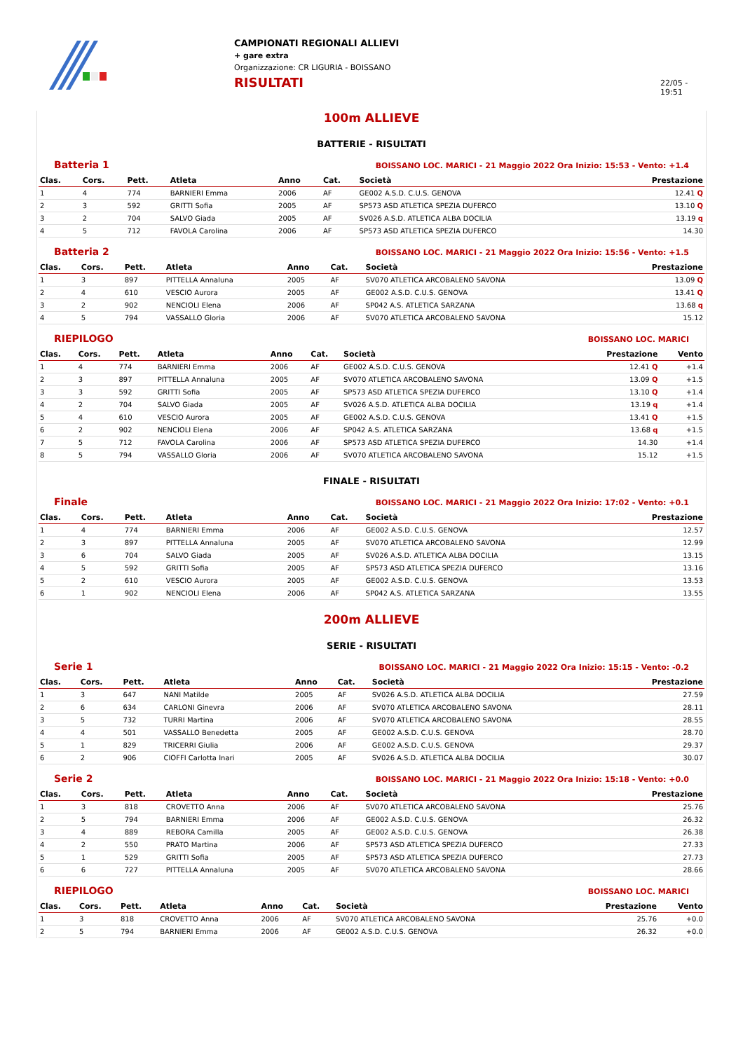CAMPIONATI REGIONALI ALLIEVI
+ gare extra
Organizzazione: CR LIGURIA - BOISSANO
RISULTATI
22/05 -
19:51
100m ALLIEVE
BATTERIE - RISULTATI
Batteria 1 BOISSANO LOC. MARICI - 21 Maggio 2022 Ora Inizio: 15:53 - Vento: +1.4
| Clas. | Cors. | Pett. | Atleta | Anno | Cat. | Società | Prestazione |
| --- | --- | --- | --- | --- | --- | --- | --- |
| 1 | 4 | 774 | BARNIERI Emma | 2006 | AF | GE002 A.S.D. C.U.S. GENOVA | 12.41 Q |
| 2 | 3 | 592 | GRITTI Sofia | 2005 | AF | SP573 ASD ATLETICA SPEZIA DUFERCO | 13.10 Q |
| 3 | 2 | 704 | SALVO Giada | 2005 | AF | SV026 A.S.D. ATLETICA ALBA DOCILIA | 13.19 q |
| 4 | 5 | 712 | FAVOLA Carolina | 2006 | AF | SP573 ASD ATLETICA SPEZIA DUFERCO | 14.30 |
Batteria 2 BOISSANO LOC. MARICI - 21 Maggio 2022 Ora Inizio: 15:56 - Vento: +1.5
| Clas. | Cors. | Pett. | Atleta | Anno | Cat. | Società | Prestazione |
| --- | --- | --- | --- | --- | --- | --- | --- |
| 1 | 3 | 897 | PITTELLA Annaluna | 2005 | AF | SV070 ATLETICA ARCOBALENO SAVONA | 13.09 Q |
| 2 | 4 | 610 | VESCIO Aurora | 2005 | AF | GE002 A.S.D. C.U.S. GENOVA | 13.41 Q |
| 3 | 2 | 902 | NENCIOLI Elena | 2006 | AF | SP042 A.S. ATLETICA SARZANA | 13.68 q |
| 4 | 5 | 794 | VASSALLO Gloria | 2006 | AF | SV070 ATLETICA ARCOBALENO SAVONA | 15.12 |
RIEPILOGO BOISSANO LOC. MARICI
| Clas. | Cors. | Pett. | Atleta | Anno | Cat. | Società | Prestazione | Vento |
| --- | --- | --- | --- | --- | --- | --- | --- | --- |
| 1 | 4 | 774 | BARNIERI Emma | 2006 | AF | GE002 A.S.D. C.U.S. GENOVA | 12.41 Q | +1.4 |
| 2 | 3 | 897 | PITTELLA Annaluna | 2005 | AF | SV070 ATLETICA ARCOBALENO SAVONA | 13.09 Q | +1.5 |
| 3 | 3 | 592 | GRITTI Sofia | 2005 | AF | SP573 ASD ATLETICA SPEZIA DUFERCO | 13.10 Q | +1.4 |
| 4 | 2 | 704 | SALVO Giada | 2005 | AF | SV026 A.S.D. ATLETICA ALBA DOCILIA | 13.19 q | +1.4 |
| 5 | 4 | 610 | VESCIO Aurora | 2005 | AF | GE002 A.S.D. C.U.S. GENOVA | 13.41 Q | +1.5 |
| 6 | 2 | 902 | NENCIOLI Elena | 2006 | AF | SP042 A.S. ATLETICA SARZANA | 13.68 q | +1.5 |
| 7 | 5 | 712 | FAVOLA Carolina | 2006 | AF | SP573 ASD ATLETICA SPEZIA DUFERCO | 14.30 | +1.4 |
| 8 | 5 | 794 | VASSALLO Gloria | 2006 | AF | SV070 ATLETICA ARCOBALENO SAVONA | 15.12 | +1.5 |
FINALE - RISULTATI
Finale BOISSANO LOC. MARICI - 21 Maggio 2022 Ora Inizio: 17:02 - Vento: +0.1
| Clas. | Cors. | Pett. | Atleta | Anno | Cat. | Società | Prestazione |
| --- | --- | --- | --- | --- | --- | --- | --- |
| 1 | 4 | 774 | BARNIERI Emma | 2006 | AF | GE002 A.S.D. C.U.S. GENOVA | 12.57 |
| 2 | 3 | 897 | PITTELLA Annaluna | 2005 | AF | SV070 ATLETICA ARCOBALENO SAVONA | 12.99 |
| 3 | 6 | 704 | SALVO Giada | 2005 | AF | SV026 A.S.D. ATLETICA ALBA DOCILIA | 13.15 |
| 4 | 5 | 592 | GRITTI Sofia | 2005 | AF | SP573 ASD ATLETICA SPEZIA DUFERCO | 13.16 |
| 5 | 2 | 610 | VESCIO Aurora | 2005 | AF | GE002 A.S.D. C.U.S. GENOVA | 13.53 |
| 6 | 1 | 902 | NENCIOLI Elena | 2006 | AF | SP042 A.S. ATLETICA SARZANA | 13.55 |
200m ALLIEVE
SERIE - RISULTATI
Serie 1 BOISSANO LOC. MARICI - 21 Maggio 2022 Ora Inizio: 15:15 - Vento: -0.2
| Clas. | Cors. | Pett. | Atleta | Anno | Cat. | Società | Prestazione |
| --- | --- | --- | --- | --- | --- | --- | --- |
| 1 | 3 | 647 | NANI Matilde | 2005 | AF | SV026 A.S.D. ATLETICA ALBA DOCILIA | 27.59 |
| 2 | 6 | 634 | CARLONI Ginevra | 2006 | AF | SV070 ATLETICA ARCOBALENO SAVONA | 28.11 |
| 3 | 5 | 732 | TURRI Martina | 2006 | AF | SV070 ATLETICA ARCOBALENO SAVONA | 28.55 |
| 4 | 4 | 501 | VASSALLO Benedetta | 2005 | AF | GE002 A.S.D. C.U.S. GENOVA | 28.70 |
| 5 | 1 | 829 | TRICERRI Giulia | 2006 | AF | GE002 A.S.D. C.U.S. GENOVA | 29.37 |
| 6 | 2 | 906 | CIOFFI Carlotta Inari | 2005 | AF | SV026 A.S.D. ATLETICA ALBA DOCILIA | 30.07 |
Serie 2 BOISSANO LOC. MARICI - 21 Maggio 2022 Ora Inizio: 15:18 - Vento: +0.0
| Clas. | Cors. | Pett. | Atleta | Anno | Cat. | Società | Prestazione |
| --- | --- | --- | --- | --- | --- | --- | --- |
| 1 | 3 | 818 | CROVETTO Anna | 2006 | AF | SV070 ATLETICA ARCOBALENO SAVONA | 25.76 |
| 2 | 5 | 794 | BARNIERI Emma | 2006 | AF | GE002 A.S.D. C.U.S. GENOVA | 26.32 |
| 3 | 4 | 889 | REBORA Camilla | 2005 | AF | GE002 A.S.D. C.U.S. GENOVA | 26.38 |
| 4 | 2 | 550 | PRATO Martina | 2006 | AF | SP573 ASD ATLETICA SPEZIA DUFERCO | 27.33 |
| 5 | 1 | 529 | GRITTI Sofia | 2005 | AF | SP573 ASD ATLETICA SPEZIA DUFERCO | 27.73 |
| 6 | 6 | 727 | PITTELLA Annaluna | 2005 | AF | SV070 ATLETICA ARCOBALENO SAVONA | 28.66 |
RIEPILOGO BOISSANO LOC. MARICI
| Clas. | Cors. | Pett. | Atleta | Anno | Cat. | Società | Prestazione | Vento |
| --- | --- | --- | --- | --- | --- | --- | --- | --- |
| 1 | 3 | 818 | CROVETTO Anna | 2006 | AF | SV070 ATLETICA ARCOBALENO SAVONA | 25.76 | +0.0 |
| 2 | 5 | 794 | BARNIERI Emma | 2006 | AF | GE002 A.S.D. C.U.S. GENOVA | 26.32 | +0.0 |